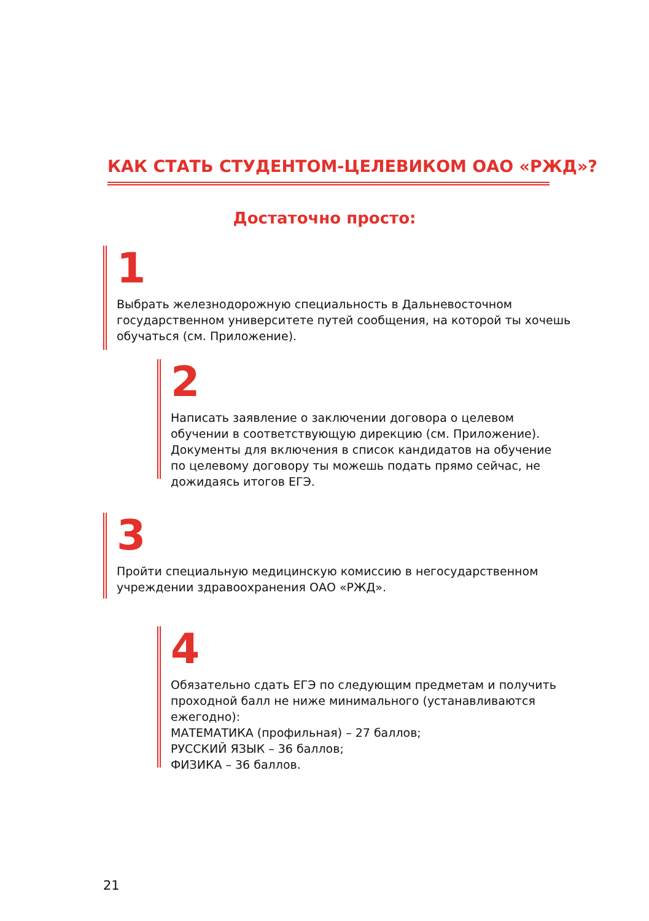КАК СТАТЬ СТУДЕНТОМ-ЦЕЛЕВИКОМ ОАО «РЖД»?
Достаточно просто:
1
Выбрать железнодорожную специальность в Дальневосточном государственном университете путей сообщения, на которой ты хочешь обучаться (см. Приложение).
2
Написать заявление о заключении договора о целевом обучении в соответствующую дирекцию (см. Приложение). Документы для включения в список кандидатов на обучение по целевому договору ты можешь подать прямо сейчас, не дожидаясь итогов ЕГЭ.
3
Пройти специальную медицинскую комиссию в негосударственном учреждении здравоохранения ОАО «РЖД».
4
Обязательно сдать ЕГЭ по следующим предметам и получить проходной балл не ниже минимального (устанавливаются ежегодно):
МАТЕМАТИКА (профильная) – 27 баллов;
РУССКИЙ ЯЗЫК – 36 баллов;
ФИЗИКА – 36 баллов.
21